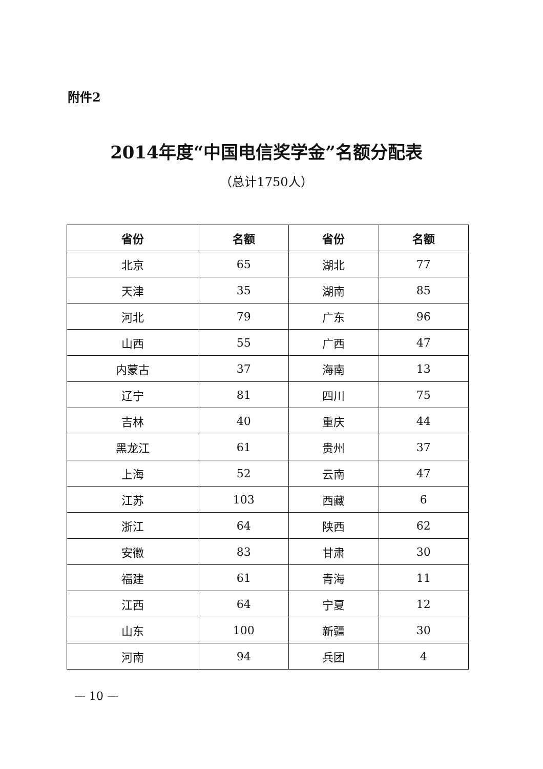附件2
2014年度“中国电信奖学金”名额分配表
（总计1750人）
| 省份 | 名额 | 省份 | 名额 |
| --- | --- | --- | --- |
| 北京 | 65 | 湖北 | 77 |
| 天津 | 35 | 湖南 | 85 |
| 河北 | 79 | 广东 | 96 |
| 山西 | 55 | 广西 | 47 |
| 内蒙古 | 37 | 海南 | 13 |
| 辽宁 | 81 | 四川 | 75 |
| 吉林 | 40 | 重庆 | 44 |
| 黑龙江 | 61 | 贵州 | 37 |
| 上海 | 52 | 云南 | 47 |
| 江苏 | 103 | 西藏 | 6 |
| 浙江 | 64 | 陕西 | 62 |
| 安徽 | 83 | 甘肃 | 30 |
| 福建 | 61 | 青海 | 11 |
| 江西 | 64 | 宁夏 | 12 |
| 山东 | 100 | 新疆 | 30 |
| 河南 | 94 | 兵团 | 4 |
— 10 —